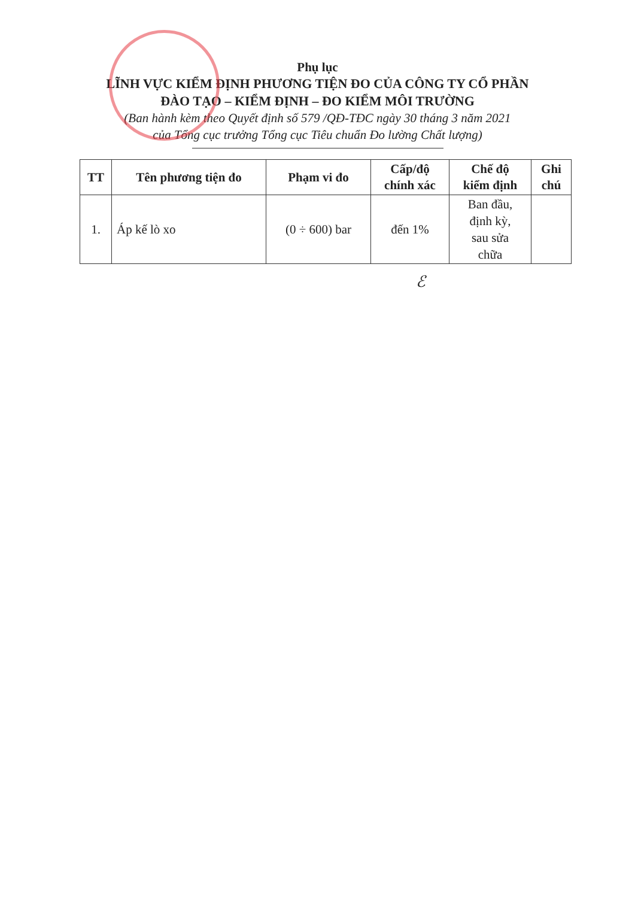Phụ lục
LĨNH VỰC KIỂM ĐỊNH PHƯƠNG TIỆN ĐO CỦA CÔNG TY CỔ PHẦN
ĐÀO TẠO – KIỂM ĐỊNH – ĐO KIỂM MÔI TRƯỜNG
(Ban hành kèm theo Quyết định số 579 /QĐ-TĐC ngày 30 tháng 3 năm 2021
của Tổng cục trưởng Tổng cục Tiêu chuẩn Đo lường Chất lượng)
| TT | Tên phương tiện đo | Phạm vi đo | Cấp/độ chính xác | Chế độ kiểm định | Ghi chú |
| --- | --- | --- | --- | --- | --- |
| 1. | Áp kế lò xo | (0 ÷ 600) bar | đến 1% | Ban đầu, định kỳ, sau sửa chữa | |
ℰ